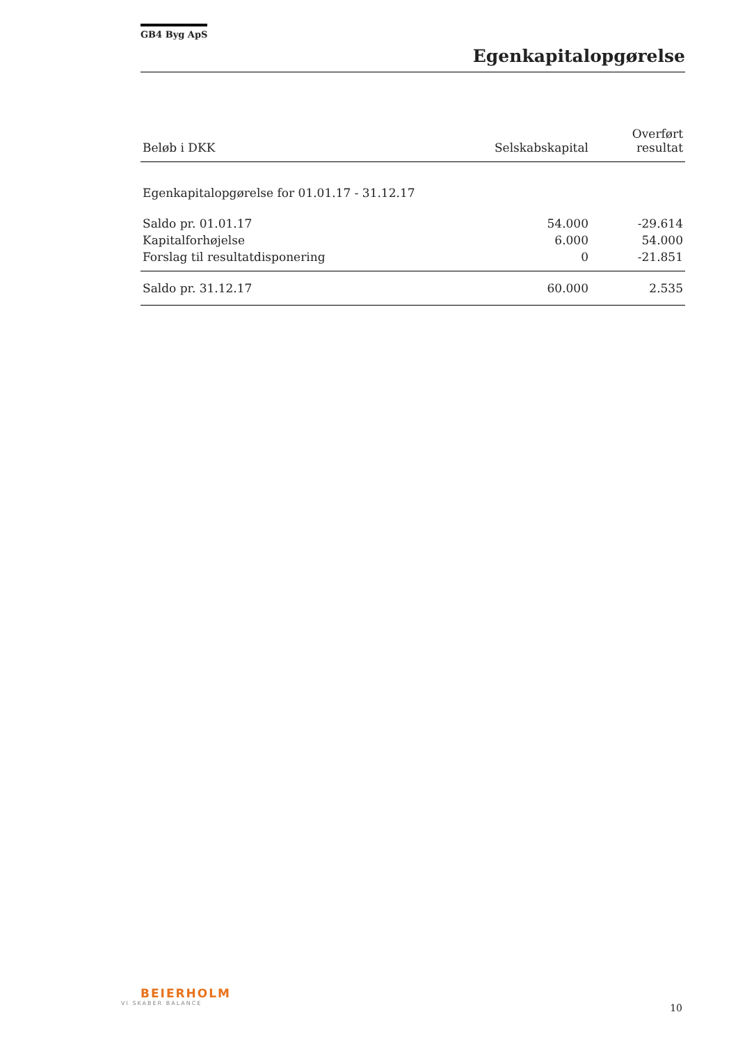GB4 Byg ApS
Egenkapitalopgørelse
| Beløb i DKK | Selskabskapital | Overført resultat |
| --- | --- | --- |
| Egenkapitalopgørelse for 01.01.17 - 31.12.17 | | |
| Saldo pr. 01.01.17 | 54.000 | -29.614 |
| Kapitalforhøjelse | 6.000 | 54.000 |
| Forslag til resultatdisponering | 0 | -21.851 |
| Saldo pr. 31.12.17 | 60.000 | 2.535 |
BEIERHOLM
VI SKABER BALANCE
10